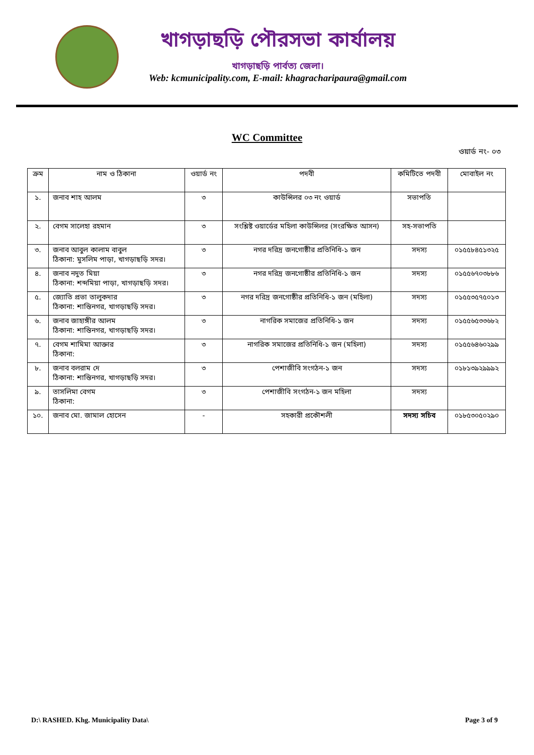খাগড়াছড়ি পৌরসভা কার্যালয়
খাগড়াছড়ি পার্বত্য জেলা।
Web: kcmunicipality.com, E-mail: khagracharipaura@gmail.com
WC Committee
ওয়ার্ড নং- ০৩
| ক্রম | নাম ও ঠিকানা | ওয়ার্ড নং | পদবী | কমিটিতে পদবী | মোবাইল নং |
| --- | --- | --- | --- | --- | --- |
| ১. | জনাব শাহ আলম | ৩ | কাউন্সিলর ০৩ নং ওয়ার্ড | সভাপতি | |
| ২. | বেগম সালেহা রহমান | ৩ | সংশ্লিষ্ট ওয়ার্ডের মহিলা কাউন্সিলর (সংরক্ষিত আসন) | সহ-সভাপতি | |
| ৩. | জনাব আবুল কালাম বাবুল ঠিকানা: মুসলিম পাড়া, খাগড়াছড়ি সদর। | ৩ | নগর দরিদ্র জনগোষ্ঠীর প্রতিনিধি-১ জন | সদস্য | ০১৫৫৮৪৫১৩২৫ |
| ৪. | জনাব নদুত মিয়া ঠিকানা: শব্দমিয়া পাড়া, খাগড়াছড়ি সদর। | ৩ | নগর দরিদ্র জনগোষ্ঠীর প্রতিনিধি-১ জন | সদস্য | ০১৫৫৬৭০৩৮৮৬ |
| ৫. | জ্যোতি প্রভা তালুকদার ঠিকানা: শান্তিনগর, খাগড়াছড়ি সদর। | ৩ | নগর দরিদ্র জনগোষ্ঠীর প্রতিনিধি-১ জন (মহিলা) | সদস্য | ০১৫৫৩৫৭৫০১৩ |
| ৬. | জনাব জাহাঙ্গীর আলম ঠিকানা: শান্তিনগর, খাগড়াছড়ি সদর। | ৩ | নাগরিক সমাজের প্রতিনিধি-১ জন | সদস্য | ০১৫৫৬৫৩৩৬৮২ |
| ৭. | বেগম শামিমা আক্তার ঠিকানা: | ৩ | নাগরিক সমাজের প্রতিনিধি-১ জন (মহিলা) | সদস্য | ০১৫৫৬৪৬০২৯৯ |
| ৮. | জনাব বলরাম দে ঠিকানা: শান্তিনগর, খাগড়াছড়ি সদর। | ৩ | পেশাজীবি সংগঠন-১ জন | সদস্য | ০১৮১৩৯২৯৯৯২ |
| ৯. | তাসলিমা বেগম ঠিকানা: | ৩ | পেশাজীবি সংগঠন-১ জন মহিলা | সদস্য | |
| ১০. | জনাব মো. জামাল হোসেন | - | সহকারী প্রকৌশলী | সদস্য সচিব | ০১৮৫৩০৫০২৯০ |
D:\ RASHED. Khg. Municipality Data\ Page 3 of 9